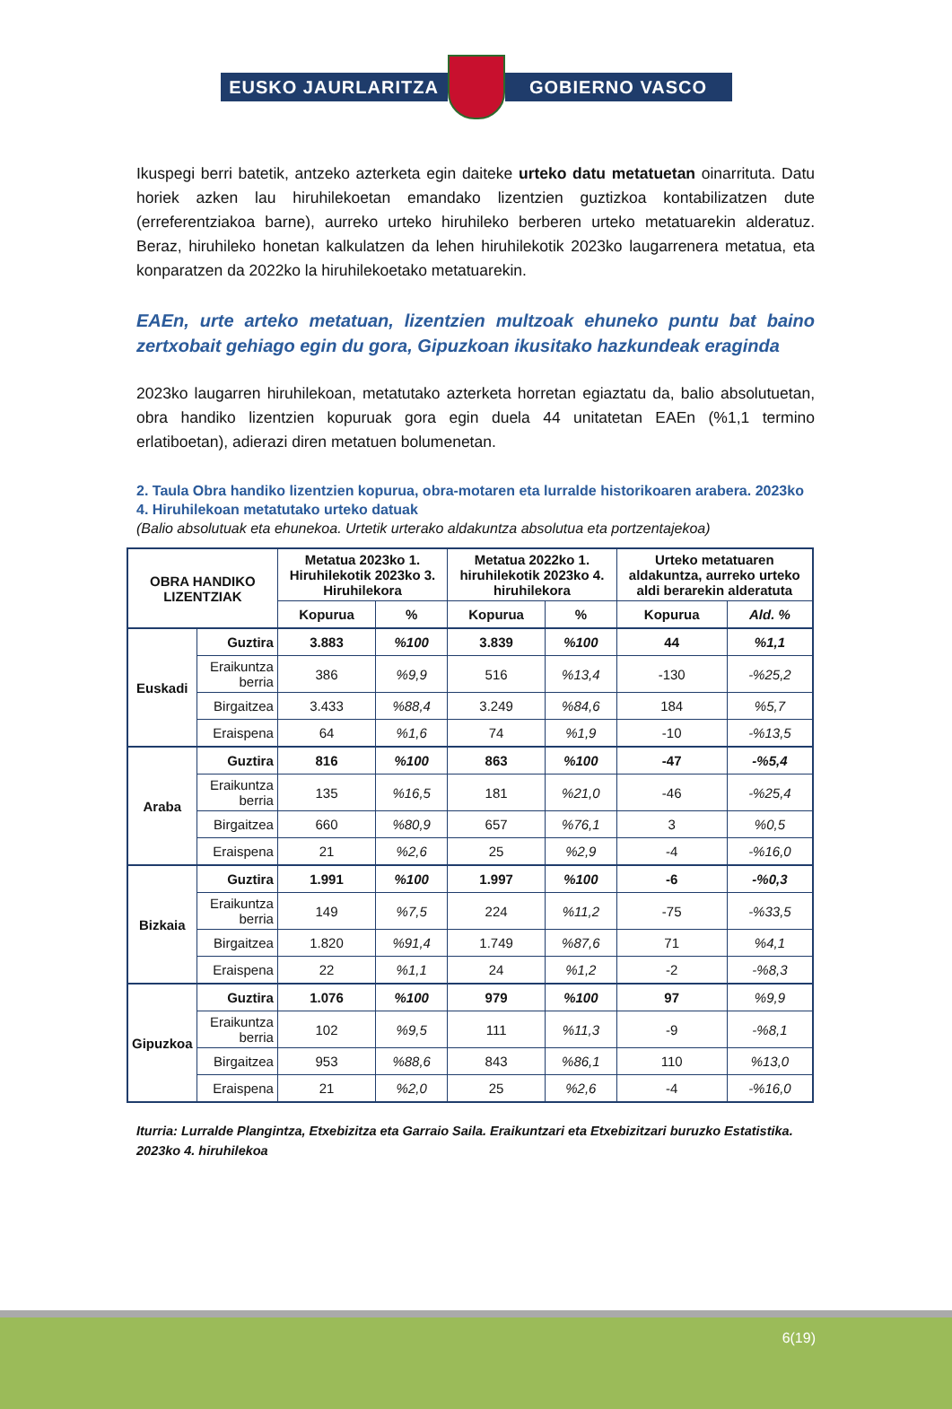EUSKO JAURLARITZA GOBIERNO VASCO
Ikuspegi berri batetik, antzeko azterketa egin daiteke urteko datu metatuetan oinarrituta. Datu horiek azken lau hiruhilekoetan emandako lizentzien guztizkoa kontabilizatzen dute (erreferentziakoa barne), aurreko urteko hiruhileko berberen urteko metatuarekin alderatuz. Beraz, hiruhileko honetan kalkulatzen da lehen hiruhilekotik 2023ko laugarrenera metatua, eta konparatzen da 2022ko la hiruhilekoetako metatuarekin.
EAEn, urte arteko metatuan, lizentzien multzoak ehuneko puntu bat baino zertxobait gehiago egin du gora, Gipuzkoan ikusitako hazkundeak eraginda
2023ko laugarren hiruhilekoan, metatutako azterketa horretan egiaztatu da, balio absolutuetan, obra handiko lizentzien kopuruak gora egin duela 44 unitatetan EAEn (%1,1 termino erlatiboetan), adierazi diren metatuen bolumenetan.
2. Taula Obra handiko lizentzien kopurua, obra-motaren eta lurralde historikoaren arabera. 2023ko 4. Hiruhilekoan metatutako urteko datuak
(Balio absolutuak eta ehunekoa. Urtetik urterako aldakuntza absolutua eta portzentajekoa)
| OBRA HANDIKO LIZENTZIAK | | Metatua 2023ko 1. Hiruhilekotik 2023ko 3. Hiruhilekora | | Metatua 2022ko 1. hiruhilekotik 2023ko 4. hiruhilekora | | Urteko metatuaren aldakuntza, aurreko urteko aldi berarekin alderatuta | |
| --- | --- | --- | --- | --- | --- | --- | --- |
| | | Kopurua | % | Kopurua | % | Kopurua | Ald. % |
| Euskadi | Guztira | 3.883 | %100 | 3.839 | %100 | 44 | %1,1 |
| | Eraikuntza berria | 386 | %9,9 | 516 | %13,4 | -130 | -%25,2 |
| | Birgaitzea | 3.433 | %88,4 | 3.249 | %84,6 | 184 | %5,7 |
| | Eraispena | 64 | %1,6 | 74 | %1,9 | -10 | -%13,5 |
| Araba | Guztira | 816 | %100 | 863 | %100 | -47 | -%5,4 |
| | Eraikuntza berria | 135 | %16,5 | 181 | %21,0 | -46 | -%25,4 |
| | Birgaitzea | 660 | %80,9 | 657 | %76,1 | 3 | %0,5 |
| | Eraispena | 21 | %2,6 | 25 | %2,9 | -4 | -%16,0 |
| Bizkaia | Guztira | 1.991 | %100 | 1.997 | %100 | -6 | -%0,3 |
| | Eraikuntza berria | 149 | %7,5 | 224 | %11,2 | -75 | -%33,5 |
| | Birgaitzea | 1.820 | %91,4 | 1.749 | %87,6 | 71 | %4,1 |
| | Eraispena | 22 | %1,1 | 24 | %1,2 | -2 | -%8,3 |
| Gipuzkoa | Guztira | 1.076 | %100 | 979 | %100 | 97 | %9,9 |
| | Eraikuntza berria | 102 | %9,5 | 111 | %11,3 | -9 | -%8,1 |
| | Birgaitzea | 953 | %88,6 | 843 | %86,1 | 110 | %13,0 |
| | Eraispena | 21 | %2,0 | 25 | %2,6 | -4 | -%16,0 |
Iturria: Lurralde Plangintza, Etxebizitza eta Garraio Saila. Eraikuntzari eta Etxebizitzari buruzko Estatistika. 2023ko 4. hiruhilekoa
6(19)